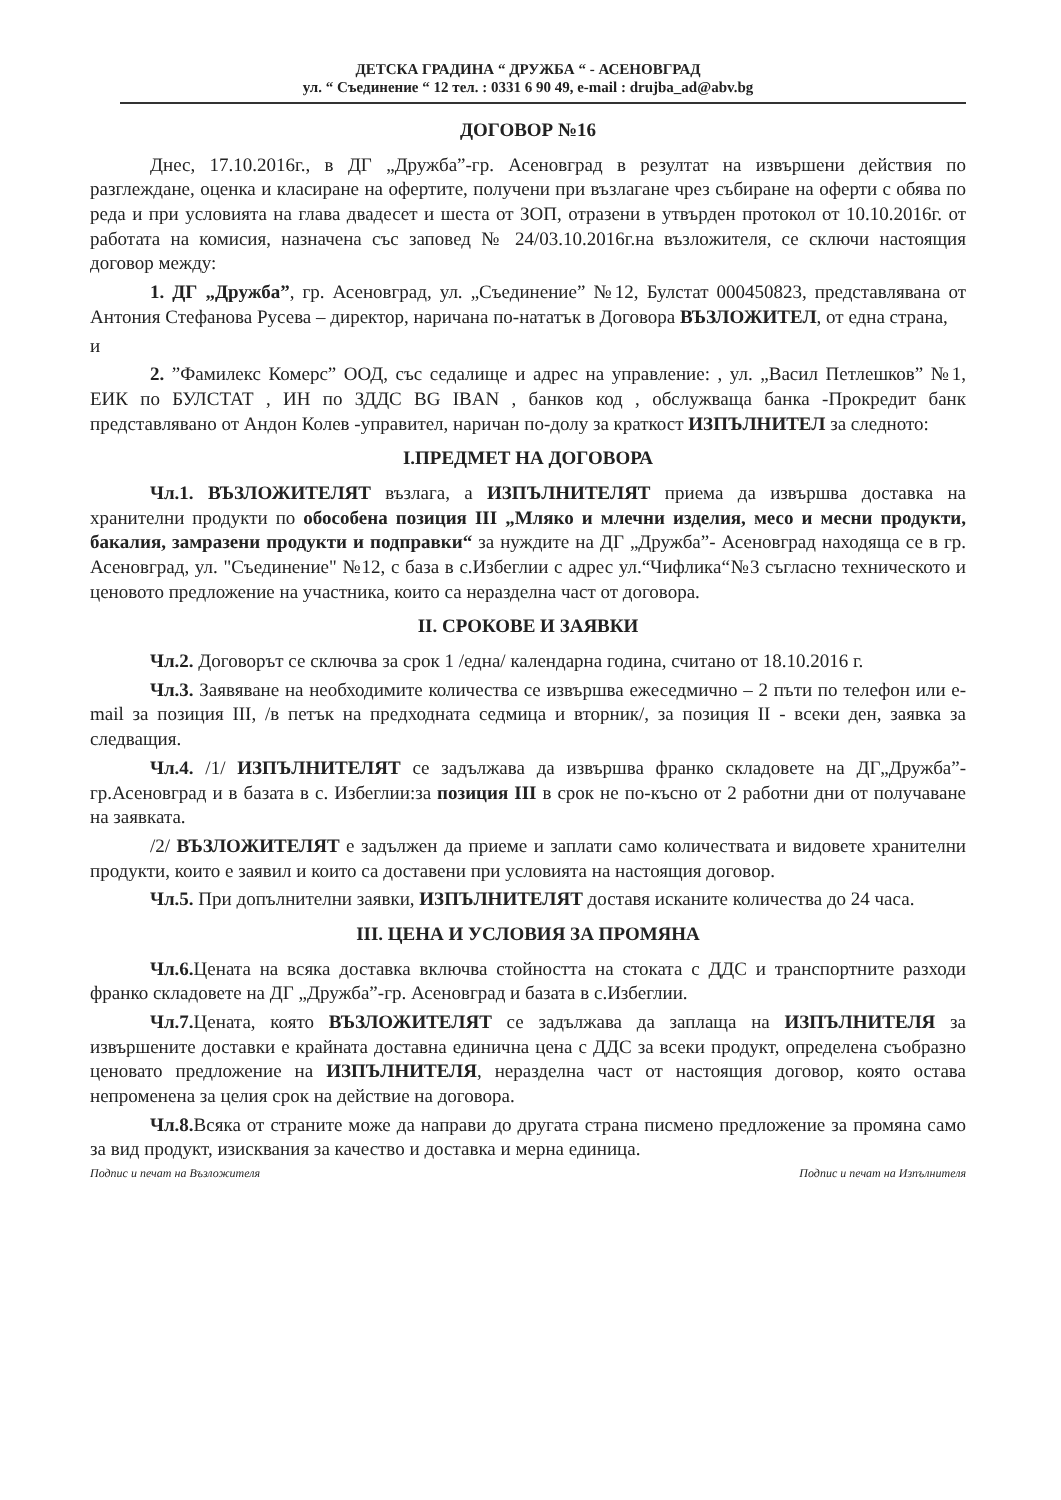ДЕТСКА ГРАДИНА “ ДРУЖБА “ - АСЕНОВГРАД
ул. “ Съединение “ 12 тел. : 0331 6 90 49, e-mail : drujba_ad@abv.bg
ДОГОВОР №16
Днес, 17.10.2016г., в ДГ „Дружба”-гр. Асеновград в резултат на извършени действия по разглеждане, оценка и класиране на офертите, получени при възлагане чрез събиране на оферти с обява по реда и при условията на глава двадесет и шеста от ЗОП, отразени в утвърден протокол от 10.10.2016г. от работата на комисия, назначена със заповед № 24/03.10.2016г.на възложителя, се сключи настоящия договор между:
1. ДГ „Дружба”, гр. Асеновград, ул. „Съединение” №12, Булстат 000450823, представлявана от Антония Стефанова Русева – директор, наричана по-нататък в Договора ВЪЗЛОЖИТЕЛ, от една страна,
и
2. ”Фамилекс Комерс” ООД, със седалище и адрес на управление: , ул. „Васил Петлешков” №1, ЕИК по БУЛСТАТ , ИН по ЗДДС BG IBAN , банков код , обслужваща банка -Прокредит банк представлявано от Андон Колев -управител, наричан по-долу за краткост ИЗПЪЛНИТЕЛ за следното:
І.ПРЕДМЕТ НА ДОГОВОРА
Чл.1. ВЪЗЛОЖИТЕЛЯТ възлага, а ИЗПЪЛНИТЕЛЯТ приема да извършва доставка на хранителни продукти по обособена позиция III „Мляко и млечни изделия, месо и месни продукти, бакалия, замразени продукти и подправки“ за нуждите на ДГ „Дружба”- Асеновград находяща се в гр. Асеновград, ул. "Съединение" №12, с база в с.Избеглии с адрес ул.“Чифлика“№3 съгласно техническото и ценовото предложение на участника, които са неразделна част от договора.
ІІ. СРОКОВЕ И ЗАЯВКИ
Чл.2. Договорът се сключва за срок 1 /една/ календарна година, считано от 18.10.2016 г.
Чл.3. Заявяване на необходимите количества се извършва ежеседмично – 2 пъти по телефон или e-mail за позиция III, /в петък на предходната седмица и вторник/, за позиция II - всеки ден, заявка за следващия.
Чл.4. /1/ ИЗПЪЛНИТЕЛЯТ се задължава да извършва франко складовете на ДГ„Дружба”- гр.Асеновград и в базата в с. Избеглии:за позиция III в срок не по-късно от 2 работни дни от получаване на заявката.
/2/ ВЪЗЛОЖИТЕЛЯТ е задължен да приеме и заплати само количествата и видовете хранителни продукти, които е заявил и които са доставени при условията на настоящия договор.
Чл.5. При допълнителни заявки, ИЗПЪЛНИТЕЛЯТ доставя исканите количества до 24 часа.
ІІІ. ЦЕНА И УСЛОВИЯ ЗА ПРОМЯНА
Чл.6. Цената на всяка доставка включва стойността на стоката с ДДС и транспортните разходи франко складовете на ДГ „Дружба”-гр. Асеновград и базата в с.Избеглии.
Чл.7. Цената, която ВЪЗЛОЖИТЕЛЯТ се задължава да заплаща на ИЗПЪЛНИТЕЛЯ за извършените доставки е крайната доставна единична цена с ДДС за всеки продукт, определена съобразно ценовато предложение на ИЗПЪЛНИТЕЛЯ, неразделна част от настоящия договор, която остава непроменена за целия срок на действие на договора.
Чл.8. Всяка от страните може да направи до другата страна писмено предложение за промяна само за вид продукт, изисквания за качество и доставка и мерна единица.
Подпис и печат на Възложителя Подпис и печат на Изпълнителя